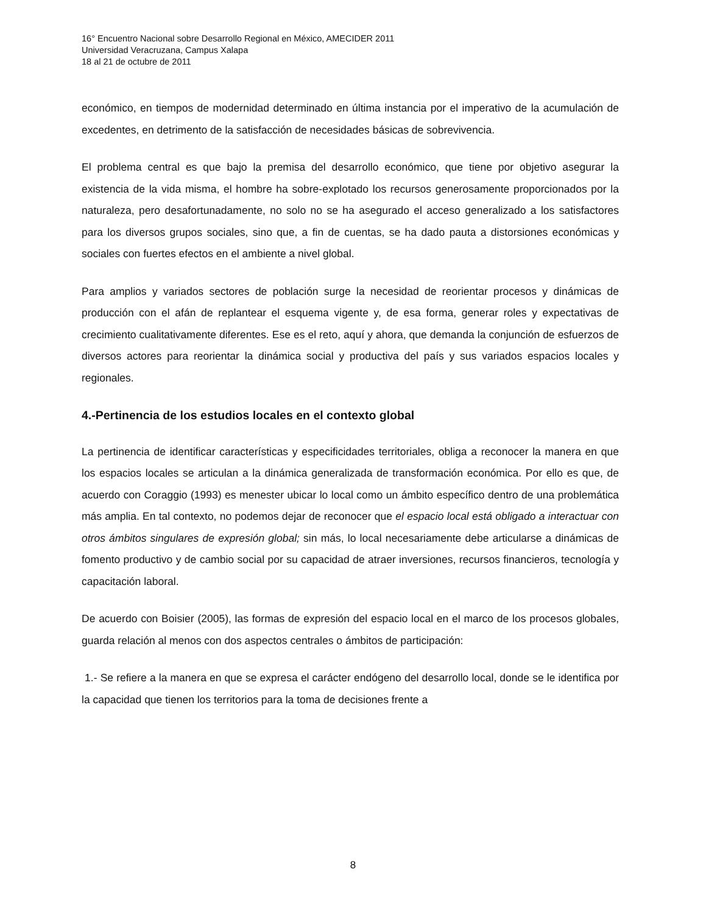16° Encuentro Nacional sobre Desarrollo Regional en México, AMECIDER 2011
Universidad Veracruzana, Campus Xalapa
18 al 21 de octubre de 2011
económico, en tiempos de modernidad determinado en última instancia por el imperativo de la acumulación de excedentes, en detrimento de la satisfacción de necesidades básicas de sobrevivencia.
El problema central es que bajo la premisa del desarrollo económico, que tiene por objetivo asegurar la existencia de la vida misma, el hombre ha sobre-explotado los recursos generosamente proporcionados por la naturaleza, pero desafortunadamente, no solo no se ha asegurado el acceso generalizado a los satisfactores para los diversos grupos sociales, sino que, a fin de cuentas, se ha dado pauta a distorsiones económicas y sociales con fuertes efectos en el ambiente a nivel global.
Para amplios y variados sectores de población surge la necesidad de reorientar procesos y dinámicas de producción con el afán de replantear el esquema vigente y, de esa forma, generar roles y expectativas de crecimiento cualitativamente diferentes. Ese es el reto, aquí y ahora, que demanda la conjunción de esfuerzos de diversos actores para reorientar la dinámica social y productiva del país y sus variados espacios locales y regionales.
4.-Pertinencia de los estudios locales en el contexto global
La pertinencia de identificar características y especificidades territoriales, obliga a reconocer la manera en que los espacios locales se articulan a la dinámica generalizada de transformación económica. Por ello es que, de acuerdo con Coraggio (1993) es menester ubicar lo local como un ámbito específico dentro de una problemática más amplia. En tal contexto, no podemos dejar de reconocer que el espacio local está obligado a interactuar con otros ámbitos singulares de expresión global; sin más, lo local necesariamente debe articularse a dinámicas de fomento productivo y de cambio social por su capacidad de atraer inversiones, recursos financieros, tecnología y capacitación laboral.
De acuerdo con Boisier (2005), las formas de expresión del espacio local en el marco de los procesos globales, guarda relación al menos con dos aspectos centrales o ámbitos de participación:
1.- Se refiere a la manera en que se expresa el carácter endógeno del desarrollo local, donde se le identifica por la capacidad que tienen los territorios para la toma de decisiones frente a
8